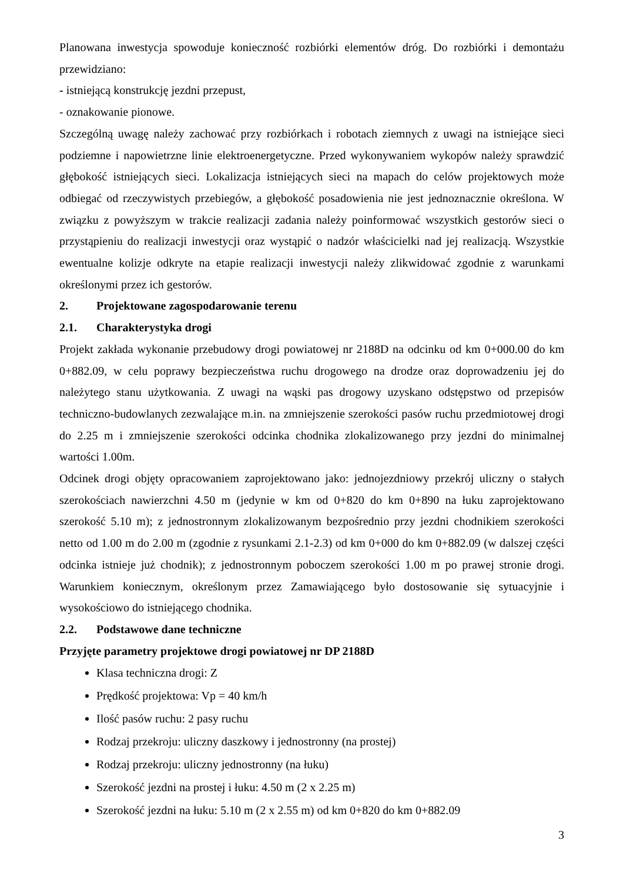Planowana inwestycja spowoduje konieczność rozbiórki elementów dróg. Do rozbiórki i demontażu przewidziano:
- istniejącą konstrukcję jezdni przepust,
- oznakowanie pionowe.
Szczególną uwagę należy zachować przy rozbiórkach i robotach ziemnych z uwagi na istniejące sieci podziemne i napowietrzne linie elektroenergetyczne. Przed wykonywaniem wykopów należy sprawdzić głębokość istniejących sieci. Lokalizacja istniejących sieci na mapach do celów projektowych może odbiegać od rzeczywistych przebiegów, a głębokość posadowienia nie jest jednoznacznie określona. W związku z powyższym w trakcie realizacji zadania należy poinformować wszystkich gestorów sieci o przystąpieniu do realizacji inwestycji oraz wystąpić o nadzór właścicielki nad jej realizacją. Wszystkie ewentualne kolizje odkryte na etapie realizacji inwestycji należy zlikwidować zgodnie z warunkami określonymi przez ich gestorów.
2. Projektowane zagospodarowanie terenu
2.1. Charakterystyka drogi
Projekt zakłada wykonanie przebudowy drogi powiatowej nr 2188D na odcinku od km 0+000.00 do km 0+882.09, w celu poprawy bezpieczeństwa ruchu drogowego na drodze oraz doprowadzeniu jej do należytego stanu użytkowania. Z uwagi na wąski pas drogowy uzyskano odstępstwo od przepisów techniczno-budowlanych zezwalające m.in. na zmniejszenie szerokości pasów ruchu przedmiotowej drogi do 2.25 m i zmniejszenie szerokości odcinka chodnika zlokalizowanego przy jezdni do minimalnej wartości 1.00m.
Odcinek drogi objęty opracowaniem zaprojektowano jako: jednojezdniowy przekrój uliczny o stałych szerokościach nawierzchni 4.50 m (jedynie w km od 0+820 do km 0+890 na łuku zaprojektowano szerokość 5.10 m); z jednostronnym zlokalizowanym bezpośrednio przy jezdni chodnikiem szerokości netto od 1.00 m do 2.00 m (zgodnie z rysunkami 2.1-2.3) od km 0+000 do km 0+882.09 (w dalszej części odcinka istnieje już chodnik); z jednostronnym poboczem szerokości 1.00 m po prawej stronie drogi. Warunkiem koniecznym, określonym przez Zamawiającego było dostosowanie się sytuacyjnie i wysokościowo do istniejącego chodnika.
2.2. Podstawowe dane techniczne
Przyjęte parametry projektowe drogi powiatowej nr DP 2188D
Klasa techniczna drogi: Z
Prędkość projektowa: Vp = 40 km/h
Ilość pasów ruchu: 2 pasy ruchu
Rodzaj przekroju: uliczny daszkowy i jednostronny (na prostej)
Rodzaj przekroju: uliczny jednostronny (na łuku)
Szerokość jezdni na prostej i łuku: 4.50 m (2 x 2.25 m)
Szerokość jezdni na łuku: 5.10 m (2 x 2.55 m) od km 0+820 do km 0+882.09
3